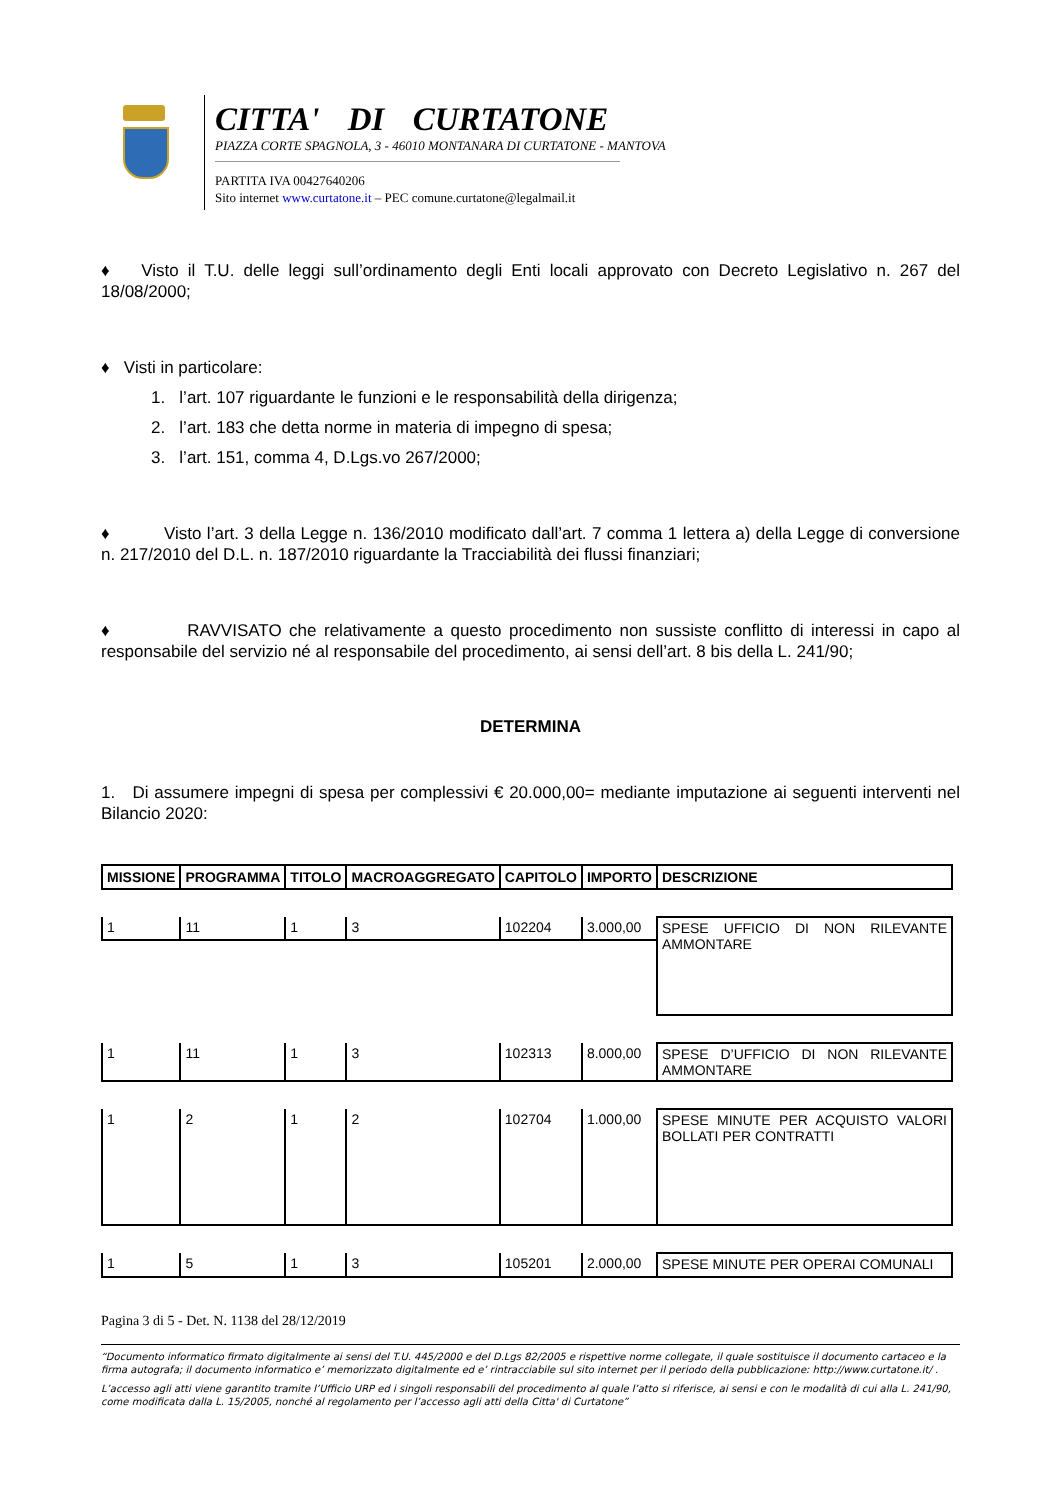CITTA' DI CURTATONE
PIAZZA CORTE SPAGNOLA, 3 - 46010 MONTANARA DI CURTATONE - MANTOVA
PARTITA IVA 00427640206
Sito internet www.curtatone.it – PEC comune.curtatone@legalmail.it
♦ Visto il T.U. delle leggi sull’ordinamento degli Enti locali approvato con Decreto Legislativo n. 267 del 18/08/2000;
♦ Visti in particolare:
1. l’art. 107 riguardante le funzioni e le responsabilità della dirigenza;
2. l’art. 183 che detta norme in materia di impegno di spesa;
3. l’art. 151, comma 4, D.Lgs.vo 267/2000;
♦ Visto l’art. 3 della Legge n. 136/2010 modificato dall’art. 7 comma 1 lettera a) della Legge di conversione n. 217/2010 del D.L. n. 187/2010 riguardante la Tracciabilità dei flussi finanziari;
♦ RAVVISATO che relativamente a questo procedimento non sussiste conflitto di interessi in capo al responsabile del servizio né al responsabile del procedimento, ai sensi dell’art. 8 bis della L. 241/90;
DETERMINA
1. Di assumere impegni di spesa per complessivi € 20.000,00= mediante imputazione ai seguenti interventi nel Bilancio 2020:
| MISSIONE | PROGRAMMA | TITOLO | MACROAGGREGATO | CAPITOLO | IMPORTO | DESCRIZIONE |
| --- | --- | --- | --- | --- | --- | --- |
| 1 | 11 | 1 | 3 | 102204 | 3.000,00 | SPESE UFFICIO DI NON RILEVANTE AMMONTARE |
| 1 | 11 | 1 | 3 | 102313 | 8.000,00 | SPESE D’UFFICIO DI NON RILEVANTE AMMONTARE |
| 1 | 2 | 1 | 2 | 102704 | 1.000,00 | SPESE MINUTE PER ACQUISTO VALORI BOLLATI PER CONTRATTI |
| 1 | 5 | 1 | 3 | 105201 | 2.000,00 | SPESE MINUTE PER OPERAI COMUNALI |
Pagina 3 di 5 - Det. N. 1138 del 28/12/2019
“Documento informatico firmato digitalmente ai sensi del T.U. 445/2000 e del D.Lgs 82/2005 e rispettive norme collegate, il quale sostituisce il documento cartaceo e la firma autografa; il documento informatico e’ memorizzato digitalmente ed e’ rintracciabile sul sito internet per il periodo della pubblicazione: http://www.curtatone.it/ .
L’accesso agli atti viene garantito tramite l’Ufficio URP ed i singoli responsabili del procedimento al quale l’atto si riferisce, ai sensi e con le modalità di cui alla L. 241/90, come modificata dalla L. 15/2005, nonché al regolamento per l’accesso agli atti della Citta' di Curtatone”